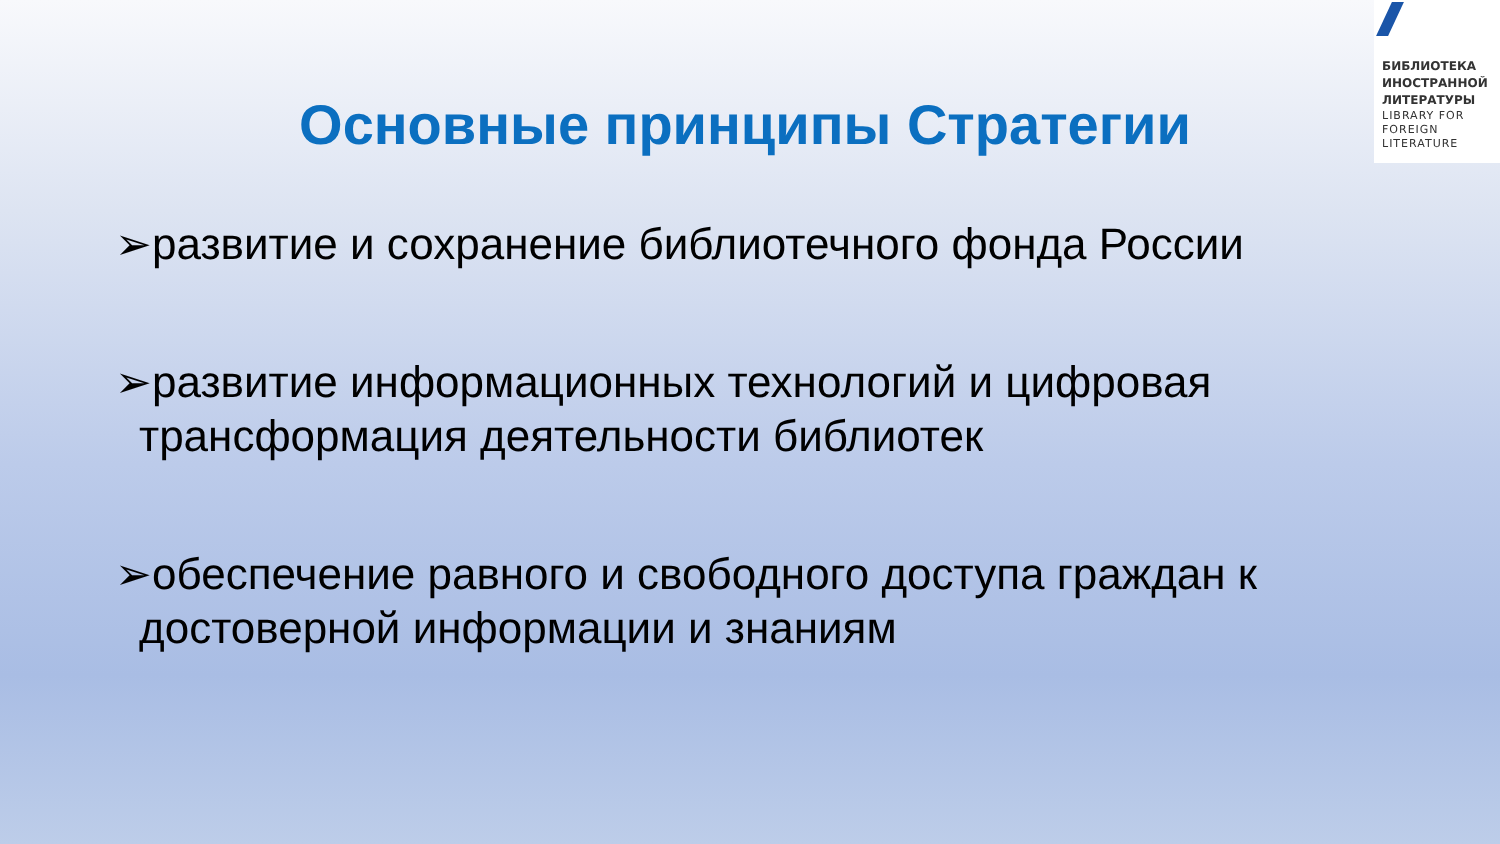БИБЛИОТЕКА ИНОСТРАННОЙ ЛИТЕРАТУРЫ
LIBRARY FOR FOREIGN LITERATURE
Основные принципы Стратегии
➢развитие и сохранение библиотечного фонда России
➢развитие информационных технологий и цифровая трансформация деятельности библиотек
➢обеспечение равного и свободного доступа граждан к достоверной информации и знаниям